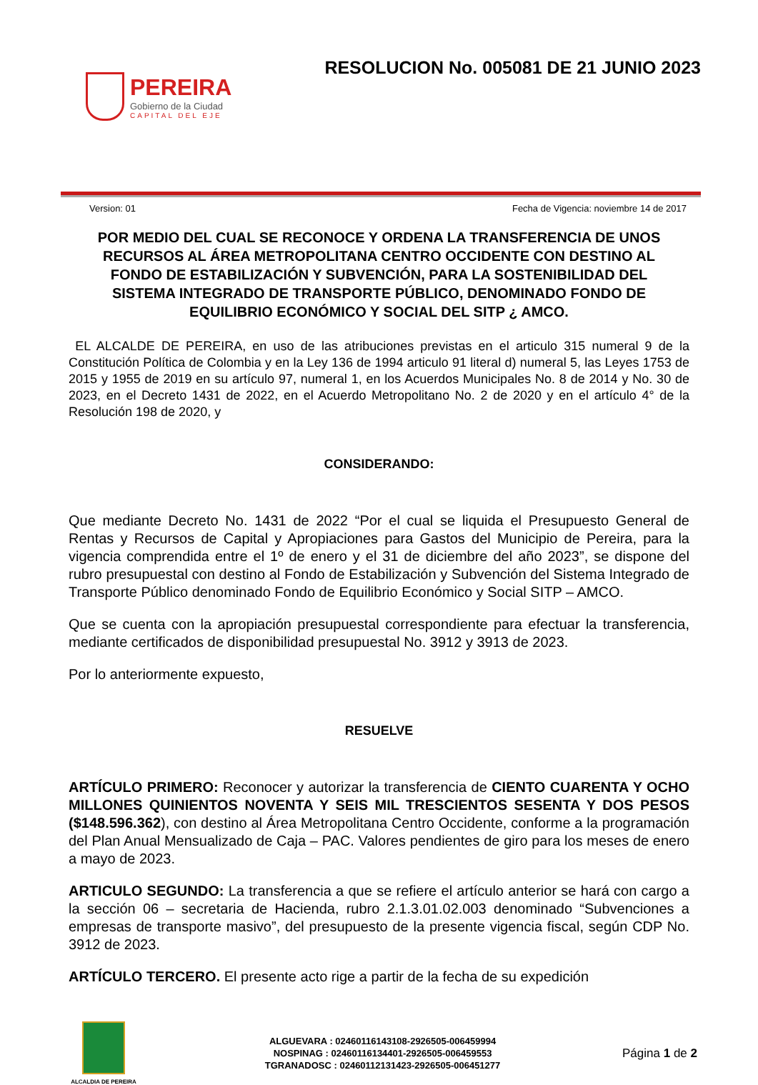PEREIRA
Gobierno de la Ciudad
CAPITAL DEL EJE
RESOLUCION No. 005081 DE 21 JUNIO 2023
Version: 01 Fecha de Vigencia: noviembre 14 de 2017
POR MEDIO DEL CUAL SE RECONOCE Y ORDENA LA TRANSFERENCIA DE UNOS RECURSOS AL ÁREA METROPOLITANA CENTRO OCCIDENTE CON DESTINO AL FONDO DE ESTABILIZACIÓN Y SUBVENCIÓN, PARA LA SOSTENIBILIDAD DEL SISTEMA INTEGRADO DE TRANSPORTE PÚBLICO, DENOMINADO FONDO DE EQUILIBRIO ECONÓMICO Y SOCIAL DEL SITP ¿ AMCO.
EL ALCALDE DE PEREIRA, en uso de las atribuciones previstas en el articulo 315 numeral 9 de la Constitución Política de Colombia y en la Ley 136 de 1994 articulo 91 literal d) numeral 5, las Leyes 1753 de 2015 y 1955 de 2019 en su artículo 97, numeral 1, en los Acuerdos Municipales No. 8 de 2014 y No. 30 de 2023, en el Decreto 1431 de 2022, en el Acuerdo Metropolitano No. 2 de 2020 y en el artículo 4° de la Resolución 198 de 2020, y
CONSIDERANDO:
Que mediante Decreto No. 1431 de 2022 “Por el cual se liquida el Presupuesto General de Rentas y Recursos de Capital y Apropiaciones para Gastos del Municipio de Pereira, para la vigencia comprendida entre el 1º de enero y el 31 de diciembre del año 2023”, se dispone del rubro presupuestal con destino al Fondo de Estabilización y Subvención del Sistema Integrado de Transporte Público denominado Fondo de Equilibrio Económico y Social SITP – AMCO.
Que se cuenta con la apropiación presupuestal correspondiente para efectuar la transferencia, mediante certificados de disponibilidad presupuestal No. 3912 y 3913 de 2023.
Por lo anteriormente expuesto,
RESUELVE
ARTÍCULO PRIMERO: Reconocer y autorizar la transferencia de CIENTO CUARENTA Y OCHO MILLONES QUINIENTOS NOVENTA Y SEIS MIL TRESCIENTOS SESENTA Y DOS PESOS ($148.596.362), con destino al Área Metropolitana Centro Occidente, conforme a la programación del Plan Anual Mensualizado de Caja – PAC. Valores pendientes de giro para los meses de enero a mayo de 2023.
ARTICULO SEGUNDO: La transferencia a que se refiere el artículo anterior se hará con cargo a la sección 06 – secretaria de Hacienda, rubro 2.1.3.01.02.003 denominado “Subvenciones a empresas de transporte masivo”, del presupuesto de la presente vigencia fiscal, según CDP No. 3912 de 2023.
ARTÍCULO TERCERO. El presente acto rige a partir de la fecha de su expedición
ALCALDIA DE PEREIRA
ALGUEVARA : 02460116143108-2926505-006459994
NOSPINAG : 02460116134401-2926505-006459553
TGRANADOSC : 02460112131423-2926505-006451277
Página 1 de 2